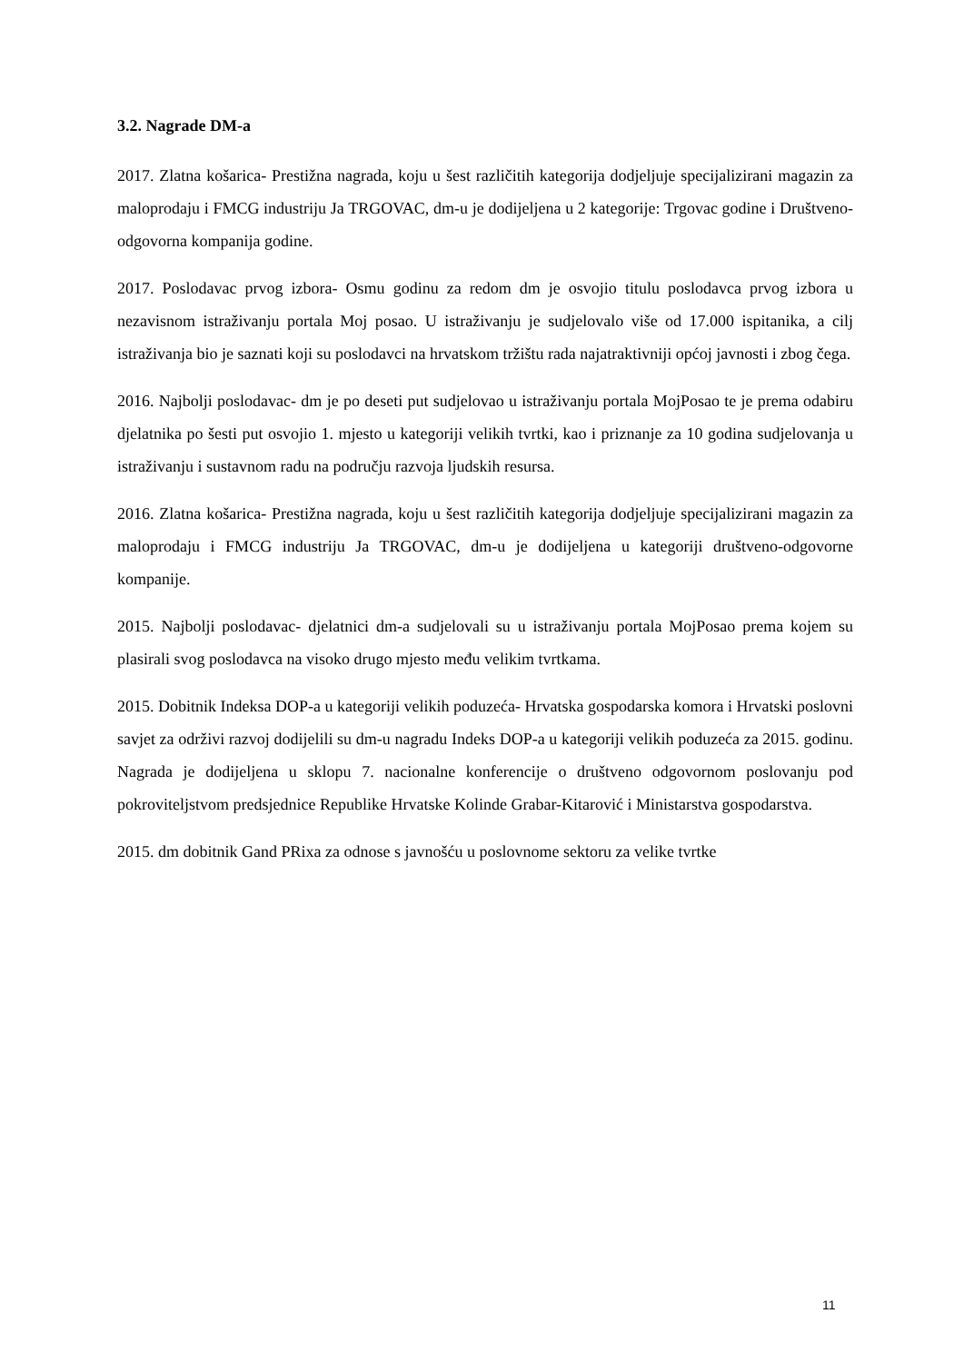3.2. Nagrade DM-a
2017. Zlatna košarica- Prestižna nagrada, koju u šest različitih kategorija dodjeljuje specijalizirani magazin za maloprodaju i FMCG industriju Ja TRGOVAC, dm-u je dodijeljena u 2 kategorije: Trgovac godine i Društveno-odgovorna kompanija godine.
2017. Poslodavac prvog izbora- Osmu godinu za redom dm je osvojio titulu poslodavca prvog izbora u nezavisnom istraživanju portala Moj posao. U istraživanju je sudjelovalo više od 17.000 ispitanika, a cilj istraživanja bio je saznati koji su poslodavci na hrvatskom tržištu rada najatraktivniji općoj javnosti i zbog čega.
2016. Najbolji poslodavac- dm je po deseti put sudjelovao u istraživanju portala MojPosao te je prema odabiru djelatnika po šesti put osvojio 1. mjesto u kategoriji velikih tvrtki, kao i priznanje za 10 godina sudjelovanja u istraživanju i sustavnom radu na području razvoja ljudskih resursa.
2016. Zlatna košarica- Prestižna nagrada, koju u šest različitih kategorija dodjeljuje specijalizirani magazin za maloprodaju i FMCG industriju Ja TRGOVAC, dm-u je dodijeljena u kategoriji društveno-odgovorne kompanije.
2015. Najbolji poslodavac- djelatnici dm-a sudjelovali su u istraživanju portala MojPosao prema kojem su plasirali svog poslodavca na visoko drugo mjesto među velikim tvrtkama.
2015. Dobitnik Indeksa DOP-a u kategoriji velikih poduzeća- Hrvatska gospodarska komora i Hrvatski poslovni savjet za održivi razvoj dodijelili su dm-u nagradu Indeks DOP-a u kategoriji velikih poduzeća za 2015. godinu. Nagrada je dodijeljena u sklopu 7. nacionalne konferencije o društveno odgovornom poslovanju pod pokroviteljstvom predsjednice Republike Hrvatske Kolinde Grabar-Kitarović i Ministarstva gospodarstva.
2015. dm dobitnik Gand PRixa za odnose s javnošću u poslovnome sektoru za velike tvrtke
11